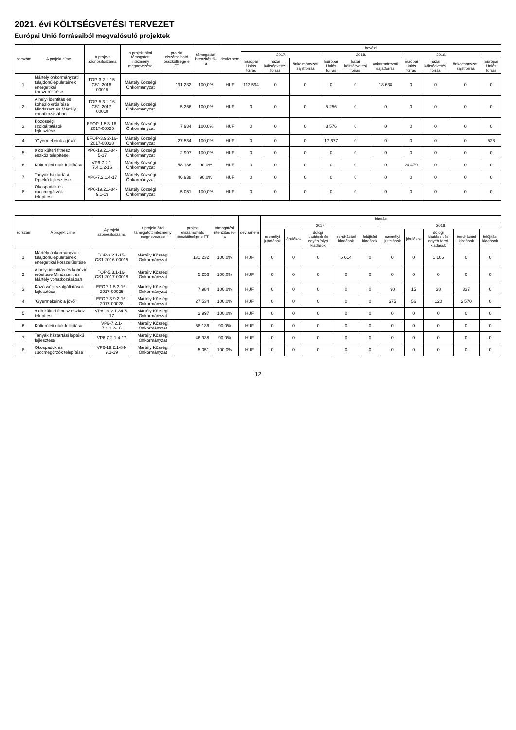2021. évi KÖLTSÉGVETÉSI TERVEZET
Európai Unió forrásaiból megvalósuló projektek
| sorszám | A projekt címe | A projekt azonosítószáma | a projekt által támogatott intézmény megnevezése | projekt elszámolható összköltsége e FT | támogatási intenzitás %-a | devizanem | bevétel | | | | | | | | | |
| --- | --- | --- | --- | --- | --- | --- | --- | --- | --- | --- | --- | --- | --- | --- | --- | --- |
| | | | | | | | 2017. | | | 2018. | | | 2019. | | | |
| | | | | | | | Európai Uniós forrás | hazai költségvetési forrás | önkormányzati sajátforrás | Európai Uniós forrás | hazai költségvetési forrás | önkormányzati sajátforrás | Európai Uniós forrás | hazai költségvetési forrás | önkormányzati sajátforrás | Európai Uniós forrás |
| 1. | Mártély önkormányzati tulajdonú épületeinek energetikai korszerűsítése | TOP-3.2.1-15-CS1-2016-00015 | Mártély Községi Önkormányzat | 131 232 | 100,0% | HUF | 112 594 | 0 | 0 | 0 | 0 | 18 638 | 0 | 0 | 0 | 0 |
| 2. | A helyi identitás és kohézió erősítése Mindszent és Mártély vonatkozásában | TOP-5.3.1-16-CS1-2017-00018 | Mártély Községi Önkormányzat | 5 256 | 100,0% | HUF | 0 | 0 | 0 | 5 256 | 0 | 0 | 0 | 0 | 0 | 0 |
| 3. | Közösségi szolgáltatások fejlesztése | EFOP-1.5.3-16-2017-00025 | Mártély Községi Önkormányzat | 7 984 | 100,0% | HUF | 0 | 0 | 0 | 3 576 | 0 | 0 | 0 | 0 | 0 | 0 |
| 4. | "Gyermekeink a jövő" | EFOP-3.9.2-16-2017-00028 | Mártély Községi Önkormányzat | 27 534 | 100,0% | HUF | 0 | 0 | 0 | 17 677 | 0 | 0 | 0 | 0 | 0 | 528 |
| 5. | 9 db kültéri fitnesz eszköz telepítése | VP6-19.2.1-84-5-17 | Mártély Községi Önkormányzat | 2 997 | 100,0% | HUF | 0 | 0 | 0 | 0 | 0 | 0 | 0 | 0 | 0 | 0 |
| 6. | Külterületi utak felújítása | VP6-7.2.1-7.4.1.2-16 | Mártély Községi Önkormányzat | 58 136 | 90,0% | HUF | 0 | 0 | 0 | 0 | 0 | 0 | 24 479 | 0 | 0 | 0 |
| 7. | Tanyák háztartási léptékű fejlesztése | VP6-7.2.1.4-17 | Mártély Községi Önkormányzat | 46 938 | 90,0% | HUF | 0 | 0 | 0 | 0 | 0 | 0 | 0 | 0 | 0 | 0 |
| 8. | Okospadok és cuccmegőrzők telepítése | VP6-19.2.1-84-9.1-19 | Mártély Községi Önkormányzat | 5 051 | 100,0% | HUF | 0 | 0 | 0 | 0 | 0 | 0 | 0 | 0 | 0 | 0 |
| sorszám | A projekt címe | A projekt azonosítószáma | a projekt által támogatott intézmény megnevezése | projekt elszámolható összköltsége e FT | támogatási intenzitás %-a | devizanem | kiadás | | | | | | | | | |
| --- | --- | --- | --- | --- | --- | --- | --- | --- | --- | --- | --- | --- | --- | --- | --- | --- |
| | | | | | | | 2017. | | | | | 2018. | | | | |
| | | | | | | | személyi juttatások | járulékok | dologi kiadások és egyéb folyó kiadások | beruházási kiadások | felújítási kiadások | személyi juttatások | járulékok | dologi kiadások és egyéb folyó kiadások | beruházási kiadások | felújítási kiadások |
| 1. | Mártély önkormányzati tulajdonú épületeinek energetikai korszerűsítése | TOP-3.2.1-15-CS1-2016-00015 | Mártély Községi Önkormányzat | 131 232 | 100,0% | HUF | 0 | 0 | 0 | 5 614 | 0 | 0 | 0 | 1 105 | 0 | 0 |
| 2. | A helyi identitás és kohézió erősítése Mindszent és Mártély vonatkozásában | TOP-5.3.1-16-CS1-2017-00018 | Mártély Községi Önkormányzat | 5 256 | 100,0% | HUF | 0 | 0 | 0 | 0 | 0 | 0 | 0 | 0 | 0 | 0 |
| 3. | Közösségi szolgáltatások fejlesztése | EFOP-1.5.3-16-2017-00025 | Mártély Községi Önkormányzat | 7 984 | 100,0% | HUF | 0 | 0 | 0 | 0 | 0 | 90 | 15 | 38 | 337 | 0 |
| 4. | "Gyermekeink a jövő" | EFOP-3.9.2-16-2017-00028 | Mártély Községi Önkormányzat | 27 534 | 100,0% | HUF | 0 | 0 | 0 | 0 | 0 | 275 | 56 | 120 | 2 570 | 0 |
| 5. | 9 db kültéri fitnesz eszköz telepítése | VP6-19.2.1-84-5-17 | Mártély Községi Önkormányzat | 2 997 | 100,0% | HUF | 0 | 0 | 0 | 0 | 0 | 0 | 0 | 0 | 0 | 0 |
| 6. | Külterületi utak felújítása | VP6-7.2.1-7.4.1.2-16 | Mártély Községi Önkormányzat | 58 136 | 90,0% | HUF | 0 | 0 | 0 | 0 | 0 | 0 | 0 | 0 | 0 | 0 |
| 7. | Tanyák háztartási léptékű fejlesztése | VP6-7.2.1.4-17 | Mártély Községi Önkormányzat | 46 938 | 90,0% | HUF | 0 | 0 | 0 | 0 | 0 | 0 | 0 | 0 | 0 | 0 |
| 8. | Okospadok és cuccmegőrzők telepítése | VP6-19.2.1-84-9.1-19 | Mártély Községi Önkormányzat | 5 051 | 100,0% | HUF | 0 | 0 | 0 | 0 | 0 | 0 | 0 | 0 | 0 | 0 |
12